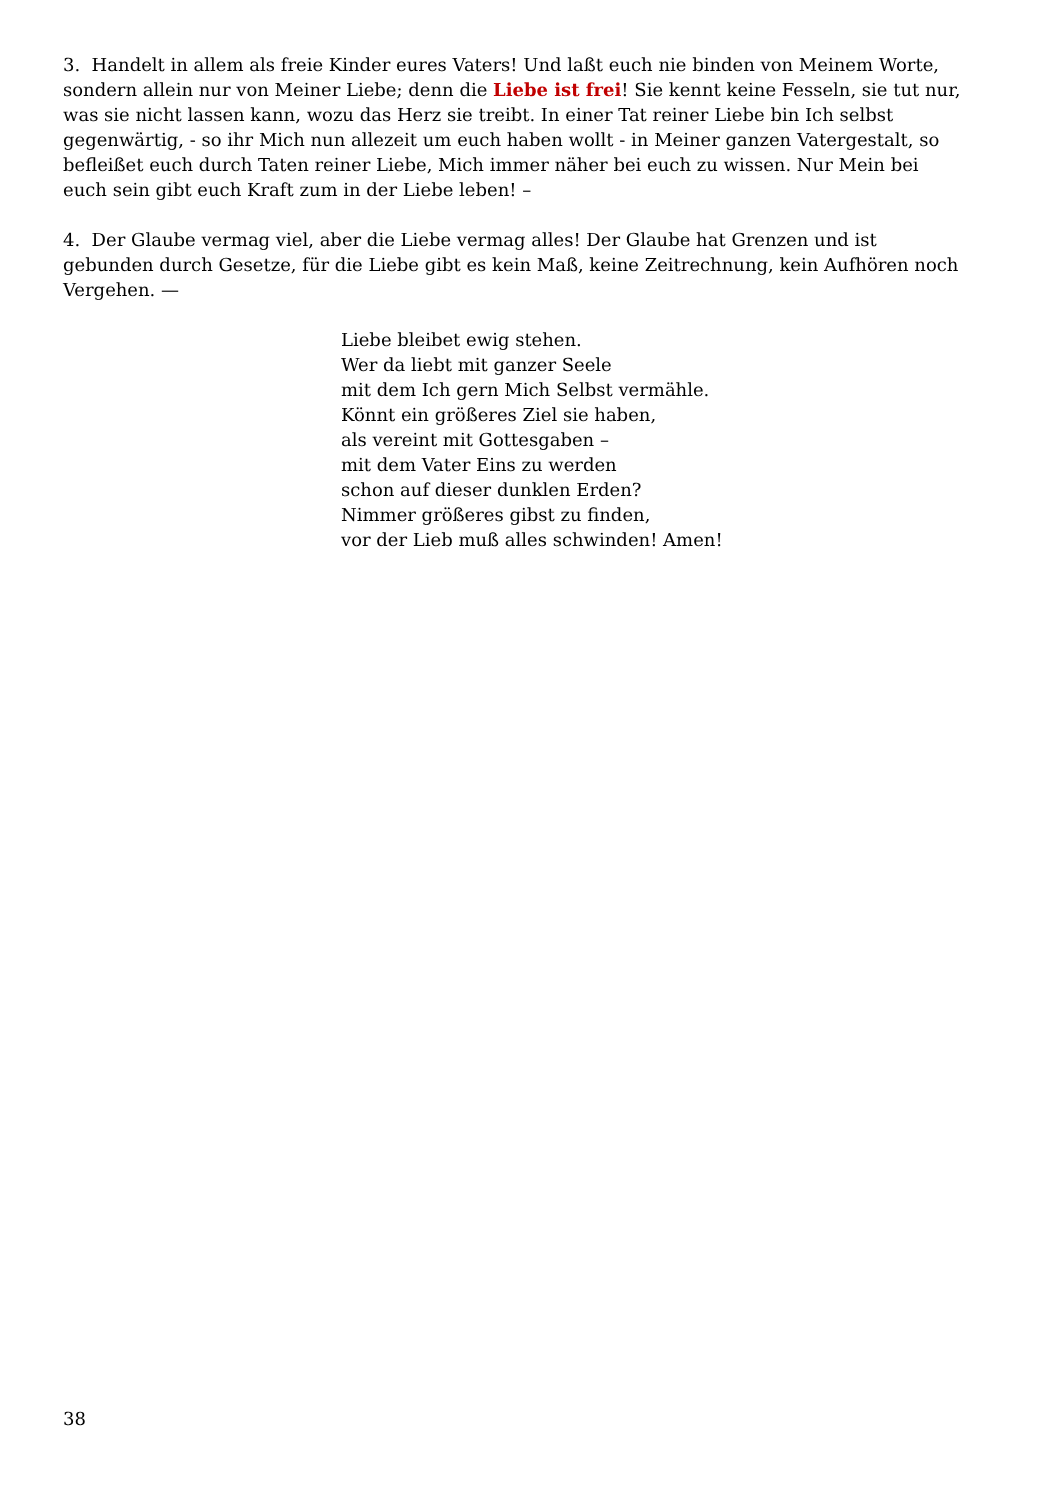3. Handelt in allem als freie Kinder eures Vaters! Und laßt euch nie binden von Meinem Worte, sondern allein nur von Meiner Liebe; denn die Liebe ist frei! Sie kennt keine Fesseln, sie tut nur, was sie nicht lassen kann, wozu das Herz sie treibt. In einer Tat reiner Liebe bin Ich selbst gegenwärtig, - so ihr Mich nun allezeit um euch haben wollt - in Meiner ganzen Vatergestalt, so befleißet euch durch Taten reiner Liebe, Mich immer näher bei euch zu wissen. Nur Mein bei euch sein gibt euch Kraft zum in der Liebe leben! –
4. Der Glaube vermag viel, aber die Liebe vermag alles! Der Glaube hat Grenzen und ist gebunden durch Gesetze, für die Liebe gibt es kein Maß, keine Zeitrechnung, kein Aufhören noch Vergehen. —
Liebe bleibet ewig stehen.
Wer da liebt mit ganzer Seele
mit dem Ich gern Mich Selbst vermähle.
Könnt ein größeres Ziel sie haben,
als vereint mit Gottesgaben –
mit dem Vater Eins zu werden
schon auf dieser dunklen Erden?
Nimmer größeres gibst zu finden,
vor der Lieb muß alles schwinden! Amen!
38